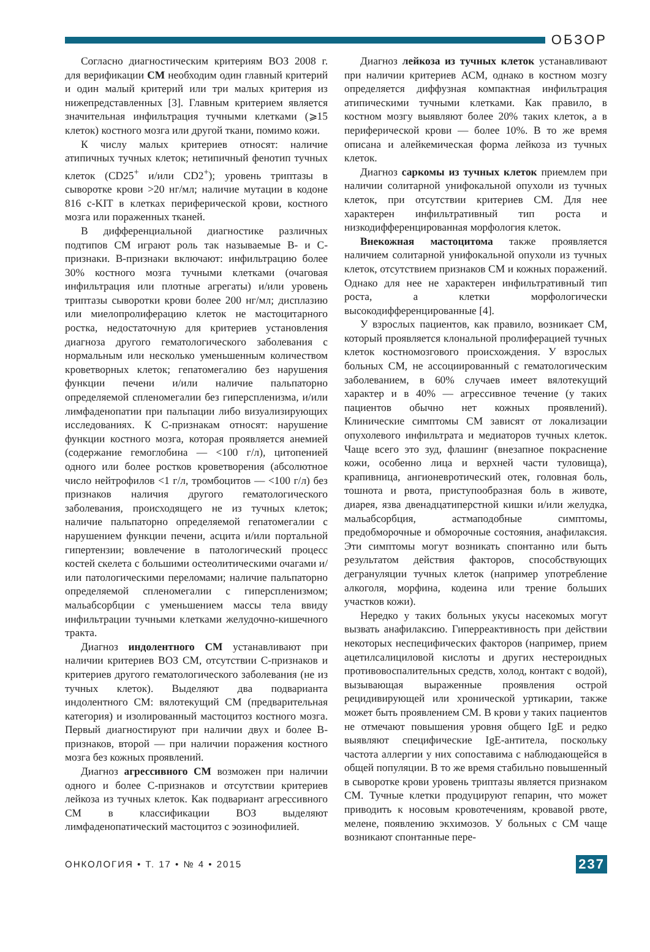ОБЗОР
Согласно диагностическим критериям ВОЗ 2008 г. для верификации СМ необходим один главный критерий и один малый критерий или три малых критерия из нижепредставленных [3]. Главным критерием является значительная инфильтрация тучными клетками (⩾15 клеток) костного мозга или другой ткани, помимо кожи.
К числу малых критериев относят: наличие атипичных тучных клеток; нетипичный фенотип тучных клеток (CD25<sup>+</sup> и/или CD2<sup>+</sup>); уровень триптазы в сыворотке крови >20 нг/мл; наличие мутации в кодоне 816 c-KIT в клетках периферической крови, костного мозга или пораженных тканей.
В дифференциальной диагностике различных подтипов СМ играют роль так называемые В- и С-признаки. В-признаки включают: инфильтрацию более 30% костного мозга тучными клетками (очаговая инфильтрация или плотные агрегаты) и/или уровень триптазы сыворотки крови более 200 нг/мл; дисплазию или миелопролиферацию клеток не мастоцитарного ростка, недостаточную для критериев установления диагноза другого гематологического заболевания с нормальным или несколько уменьшенным количеством кроветворных клеток; гепатомегалию без нарушения функции печени и/или наличие пальпаторно определяемой спленомегалии без гиперспленизма, и/или лимфаденопатии при пальпации либо визуализирующих исследованиях. К С-признакам относят: нарушение функции костного мозга, которая проявляется анемией (содержание гемоглобина — <100 г/л), цитопенией одного или более ростков кроветворения (абсолютное число нейтрофилов <1 г/л, тромбоцитов — <100 г/л) без признаков наличия другого гематологического заболевания, происходящего не из тучных клеток; наличие пальпаторно определяемой гепатомегалии с нарушением функции печени, асцита и/или портальной гипертензии; вовлечение в патологический процесс костей скелета с большими остеолитическими очагами и/или патологическими переломами; наличие пальпаторно определяемой спленомегалии с гиперспленизмом; мальабсорбции с уменьшением массы тела ввиду инфильтрации тучными клетками желудочно-кишечного тракта.
Диагноз индолентного СМ устанавливают при наличии критериев ВОЗ СМ, отсутствии С-признаков и критериев другого гематологического заболевания (не из тучных клеток). Выделяют два подварианта индолентного СМ: вялотекущий СМ (предварительная категория) и изолированный мастоцитоз костного мозга. Первый диагностируют при наличии двух и более В-признаков, второй — при наличии поражения костного мозга без кожных проявлений.
Диагноз агрессивного СМ возможен при наличии одного и более С-признаков и отсутствии критериев лейкоза из тучных клеток. Как подвариант агрессивного СМ в классификации ВОЗ выделяют лимфаденопатический мастоцитоз с эозинофилией.
Диагноз лейкоза из тучных клеток устанавливают при наличии критериев АСМ, однако в костном мозгу определяется диффузная компактная инфильтрация атипическими тучными клетками. Как правило, в костном мозгу выявляют более 20% таких клеток, а в периферической крови — более 10%. В то же время описана и алейкемическая форма лейкоза из тучных клеток.
Диагноз саркомы из тучных клеток приемлем при наличии солитарной унифокальной опухоли из тучных клеток, при отсутствии критериев СМ. Для нее характерен инфильтративный тип роста и низкодифференцированная морфология клеток.
Внекожная мастоцитома также проявляется наличием солитарной унифокальной опухоли из тучных клеток, отсутствием признаков СМ и кожных поражений. Однако для нее не характерен инфильтративный тип роста, а клетки морфологически высокодифференцированные [4].
У взрослых пациентов, как правило, возникает СМ, который проявляется клональной пролиферацией тучных клеток костномозгового происхождения. У взрослых больных СМ, не ассоциированный с гематологическим заболеванием, в 60% случаев имеет вялотекущий характер и в 40% — агрессивное течение (у таких пациентов обычно нет кожных проявлений). Клинические симптомы СМ зависят от локализации опухолевого инфильтрата и медиаторов тучных клеток. Чаще всего это зуд, флашинг (внезапное покраснение кожи, особенно лица и верхней части туловища), крапивница, ангионевротический отек, головная боль, тошнота и рвота, приступообразная боль в животе, диарея, язва двенадцатиперстной кишки и/или желудка, мальабсорбция, астмаподобные симптомы, предобморочные и обморочные состояния, анафилаксия. Эти симптомы могут возникать спонтанно или быть результатом действия факторов, способствующих дегрануляции тучных клеток (например употребление алкоголя, морфина, кодеина или трение больших участков кожи).
Нередко у таких больных укусы насекомых могут вызвать анафилаксию. Гиперреактивность при действии некоторых неспецифических факторов (например, прием ацетилсалициловой кислоты и других нестероидных противовоспалительных средств, холод, контакт с водой), вызывающая выраженные проявления острой рецидивирующей или хронической уртикарии, также может быть проявлением СМ. В крови у таких пациентов не отмечают повышения уровня общего IgE и редко выявляют специфические IgE-антитела, поскольку частота аллергии у них сопоставима с наблюдающейся в общей популяции. В то же время стабильно повышенный в сыворотке крови уровень триптазы является признаком СМ. Тучные клетки продуцируют гепарин, что может приводить к носовым кровотечениям, кровавой рвоте, мелене, появлению экхимозов. У больных с СМ чаще возникают спонтанные пере-
ОНКОЛОГИЯ • Т. 17 • № 4 • 2015 237